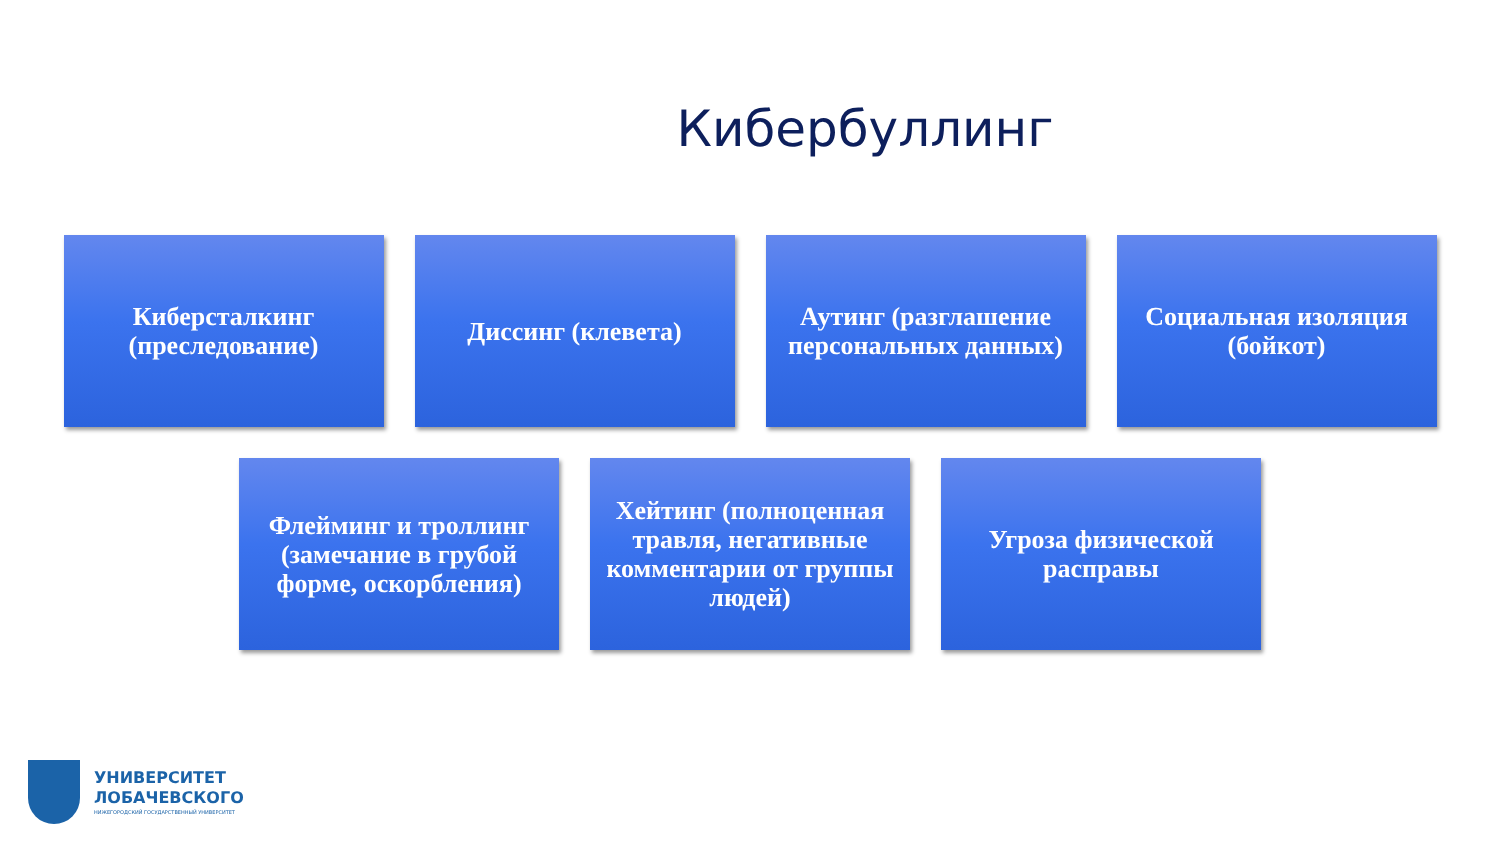Кибербуллинг
Киберсталкинг (преследование)
Диссинг (клевета) Аутинг (разглашение персональных данных)
Социальная изоляция (бойкот)
Флейминг и троллинг (замечание в грубой форме, оскорбления)
Хейтинг (полноценная травля, негативные комментарии от группы людей)
Угроза физической расправы
УНИВЕРСИТЕТ
ЛОБАЧЕВСКОГО
НИЖЕГОРОДСКИЙ ГОСУДАРСТВЕННЫЙ УНИВЕРСИТЕТ